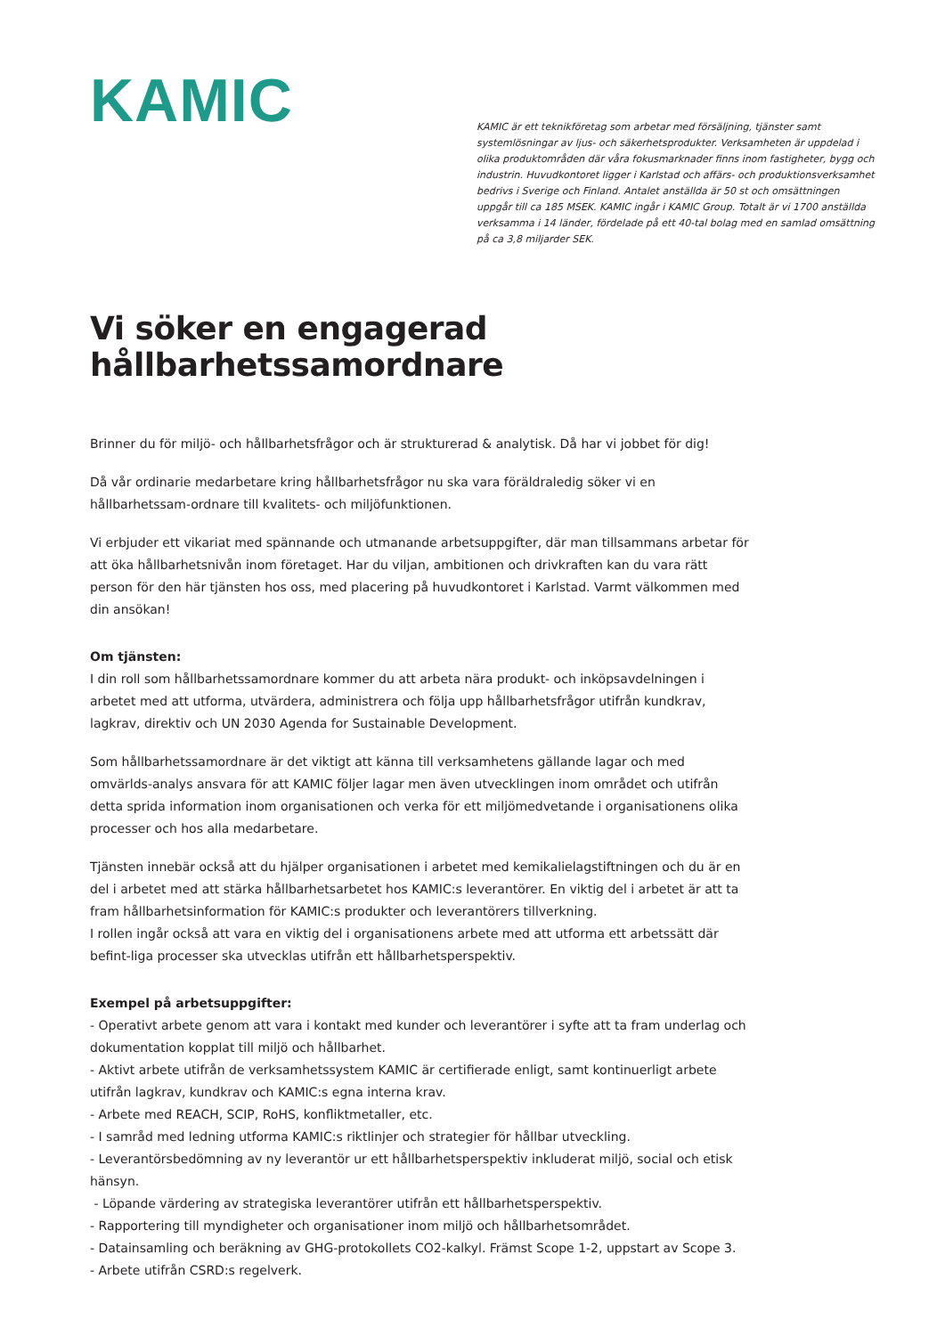KAMIC
KAMIC är ett teknikföretag som arbetar med försäljning, tjänster samt systemlösningar av ljus- och säkerhetsprodukter. Verksamheten är uppdelad i olika produktområden där våra fokusmarknader finns inom fastigheter, bygg och industrin. Huvudkontoret ligger i Karlstad och affärs- och produktionsverksamhet bedrivs i Sverige och Finland. Antalet anställda är 50 st och omsättningen uppgår till ca 185 MSEK. KAMIC ingår i KAMIC Group. Totalt är vi 1700 anställda verksamma i 14 länder, fördelade på ett 40-tal bolag med en samlad omsättning på ca 3,8 miljarder SEK.
Vi söker en engagerad hållbarhetssamordnare
Brinner du för miljö- och hållbarhetsfrågor och är strukturerad & analytisk. Då har vi jobbet för dig!
Då vår ordinarie medarbetare kring hållbarhetsfrågor nu ska vara föräldraledig söker vi en hållbarhetssam-ordnare till kvalitets- och miljöfunktionen.
Vi erbjuder ett vikariat med spännande och utmanande arbetsuppgifter, där man tillsammans arbetar för att öka hållbarhetsnivån inom företaget. Har du viljan, ambitionen och drivkraften kan du vara rätt person för den här tjänsten hos oss, med placering på huvudkontoret i Karlstad. Varmt välkommen med din ansökan!
Om tjänsten:
I din roll som hållbarhetssamordnare kommer du att arbeta nära produkt- och inköpsavdelningen i arbetet med att utforma, utvärdera, administrera och följa upp hållbarhetsfrågor utifrån kundkrav, lagkrav, direktiv och UN 2030 Agenda for Sustainable Development.
Som hållbarhetssamordnare är det viktigt att känna till verksamhetens gällande lagar och med omvärlds-analys ansvara för att KAMIC följer lagar men även utvecklingen inom området och utifrån detta sprida information inom organisationen och verka för ett miljömedvetande i organisationens olika processer och hos alla medarbetare.
Tjänsten innebär också att du hjälper organisationen i arbetet med kemikalielagstiftningen och du är en del i arbetet med att stärka hållbarhetsarbetet hos KAMIC:s leverantörer. En viktig del i arbetet är att ta fram hållbarhetsinformation för KAMIC:s produkter och leverantörers tillverkning.
I rollen ingår också att vara en viktig del i organisationens arbete med att utforma ett arbetssätt där befint-liga processer ska utvecklas utifrån ett hållbarhetsperspektiv.
Exempel på arbetsuppgifter:
- Operativt arbete genom att vara i kontakt med kunder och leverantörer i syfte att ta fram underlag och dokumentation kopplat till miljö och hållbarhet.
- Aktivt arbete utifrån de verksamhetssystem KAMIC är certifierade enligt, samt kontinuerligt arbete utifrån lagkrav, kundkrav och KAMIC:s egna interna krav.
- Arbete med REACH, SCIP, RoHS, konfliktmetaller, etc.
- I samråd med ledning utforma KAMIC:s riktlinjer och strategier för hållbar utveckling.
- Leverantörsbedömning av ny leverantör ur ett hållbarhetsperspektiv inkluderat miljö, social och etisk hänsyn.
- Löpande värdering av strategiska leverantörer utifrån ett hållbarhetsperspektiv.
- Rapportering till myndigheter och organisationer inom miljö och hållbarhetsområdet.
- Datainsamling och beräkning av GHG-protokollets CO2-kalkyl. Främst Scope 1-2, uppstart av Scope 3.
- Arbete utifrån CSRD:s regelverk.